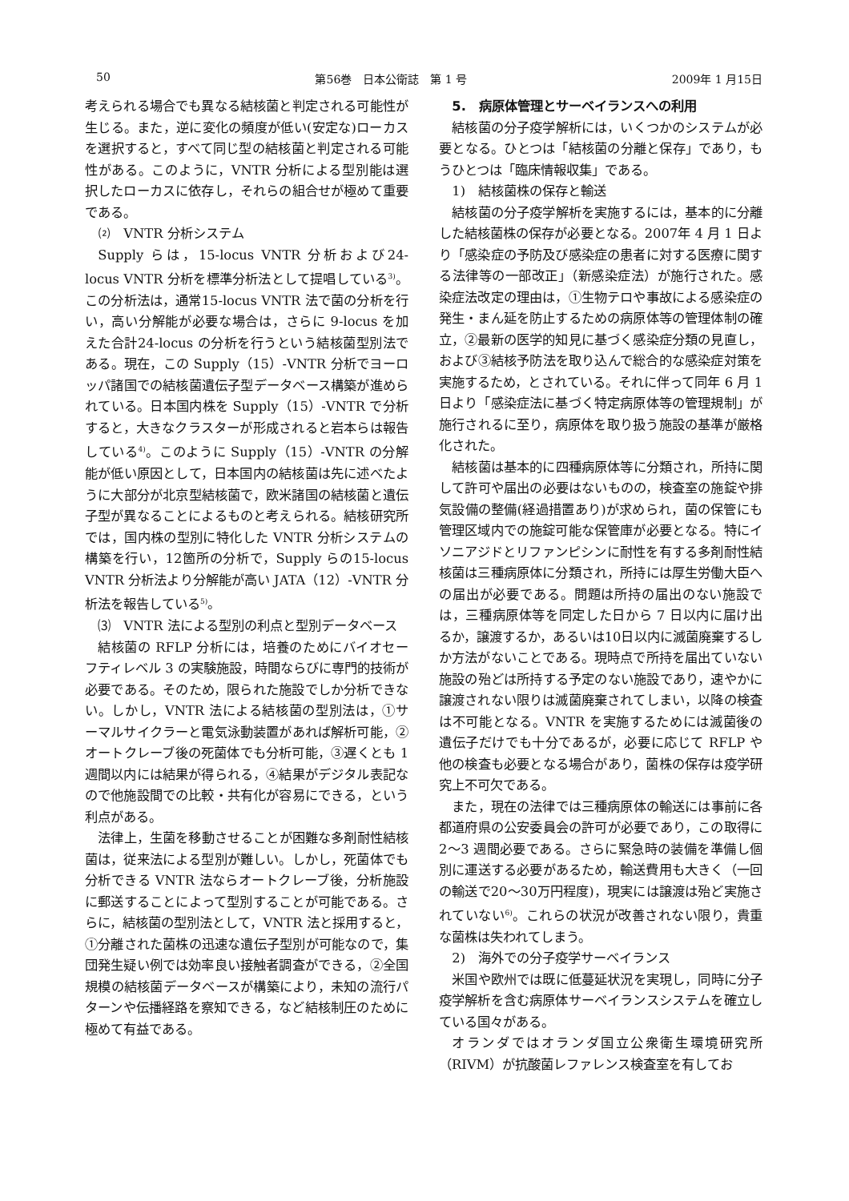50 第56巻　日本公衛誌　第 1 号 2009年 1 月15日
考えられる場合でも異なる結核菌と判定される可能性が生じる。また，逆に変化の頻度が低い(安定な)ローカスを選択すると，すべて同じ型の結核菌と判定される可能性がある。このように，VNTR 分析による型別能は選択したローカスに依存し，それらの組合せが極めて重要である。
⑵　VNTR 分析システム
Supply らは，15-locus VNTR 分析および24-locus VNTR 分析を標準分析法として提唱している<sup>3)</sup>。この分析法は，通常15-locus VNTR 法で菌の分析を行い，高い分解能が必要な場合は，さらに 9-locus を加えた合計24-locus の分析を行うという結核菌型別法である。現在，この Supply（15）-VNTR 分析でヨーロッパ諸国での結核菌遺伝子型データベース構築が進められている。日本国内株を Supply（15）-VNTR で分析すると，大きなクラスターが形成されると岩本らは報告している<sup>4)</sup>。このように Supply（15）-VNTR の分解能が低い原因として，日本国内の結核菌は先に述べたように大部分が北京型結核菌で，欧米諸国の結核菌と遺伝子型が異なることによるものと考えられる。結核研究所では，国内株の型別に特化した VNTR 分析システムの構築を行い，12箇所の分析で，Supply らの15-locus VNTR 分析法より分解能が高い JATA（12）-VNTR 分析法を報告している<sup>5)</sup>。
⑶　VNTR 法による型別の利点と型別データベース
結核菌の RFLP 分析には，培養のためにバイオセーフティレベル 3 の実験施設，時間ならびに専門的技術が必要である。そのため，限られた施設でしか分析できない。しかし，VNTR 法による結核菌の型別法は，①サーマルサイクラーと電気泳動装置があれば解析可能，②オートクレーブ後の死菌体でも分析可能，③遅くとも 1 週間以内には結果が得られる，④結果がデジタル表記なので他施設間での比較・共有化が容易にできる，という利点がある。
法律上，生菌を移動させることが困難な多剤耐性結核菌は，従来法による型別が難しい。しかし，死菌体でも分析できる VNTR 法ならオートクレーブ後，分析施設に郵送することによって型別することが可能である。さらに，結核菌の型別法として，VNTR 法と採用すると，①分離された菌株の迅速な遺伝子型別が可能なので，集団発生疑い例では効率良い接触者調査ができる，②全国規模の結核菌データベースが構築により，未知の流行パターンや伝播経路を察知できる，など結核制圧のために極めて有益である。
5.　病原体管理とサーベイランスへの利用
結核菌の分子疫学解析には，いくつかのシステムが必要となる。ひとつは「結核菌の分離と保存」であり，もうひとつは「臨床情報収集」である。
1)　結核菌株の保存と輸送
結核菌の分子疫学解析を実施するには，基本的に分離した結核菌株の保存が必要となる。2007年 4 月 1 日より「感染症の予防及び感染症の患者に対する医療に関する法律等の一部改正」（新感染症法）が施行された。感染症法改定の理由は，①生物テロや事故による感染症の発生・まん延を防止するための病原体等の管理体制の確立，②最新の医学的知見に基づく感染症分類の見直し，および③結核予防法を取り込んで総合的な感染症対策を実施するため，とされている。それに伴って同年 6 月 1 日より「感染症法に基づく特定病原体等の管理規制」が施行されるに至り，病原体を取り扱う施設の基準が厳格化された。
結核菌は基本的に四種病原体等に分類され，所持に関して許可や届出の必要はないものの，検査室の施錠や排気設備の整備(経過措置あり)が求められ，菌の保管にも管理区域内での施錠可能な保管庫が必要となる。特にイソニアジドとリファンピシンに耐性を有する多剤耐性結核菌は三種病原体に分類され，所持には厚生労働大臣への届出が必要である。問題は所持の届出のない施設では，三種病原体等を同定した日から 7 日以内に届け出るか，譲渡するか，あるいは10日以内に滅菌廃棄するしか方法がないことである。現時点で所持を届出ていない施設の殆どは所持する予定のない施設であり，速やかに譲渡されない限りは滅菌廃棄されてしまい，以降の検査は不可能となる。VNTR を実施するためには滅菌後の遺伝子だけでも十分であるが，必要に応じて RFLP や他の検査も必要となる場合があり，菌株の保存は疫学研究上不可欠である。
また，現在の法律では三種病原体の輸送には事前に各都道府県の公安委員会の許可が必要であり，この取得に 2～3 週間必要である。さらに緊急時の装備を準備し個別に運送する必要があるため，輸送費用も大きく（一回の輸送で20～30万円程度)，現実には譲渡は殆ど実施されていない<sup>6)</sup>。これらの状況が改善されない限り，貴重な菌株は失われてしまう。
2)　海外での分子疫学サーベイランス
米国や欧州では既に低蔓延状況を実現し，同時に分子疫学解析を含む病原体サーベイランスシステムを確立している国々がある。
オランダではオランダ国立公衆衛生環境研究所（RIVM）が抗酸菌レファレンス検査室を有してお